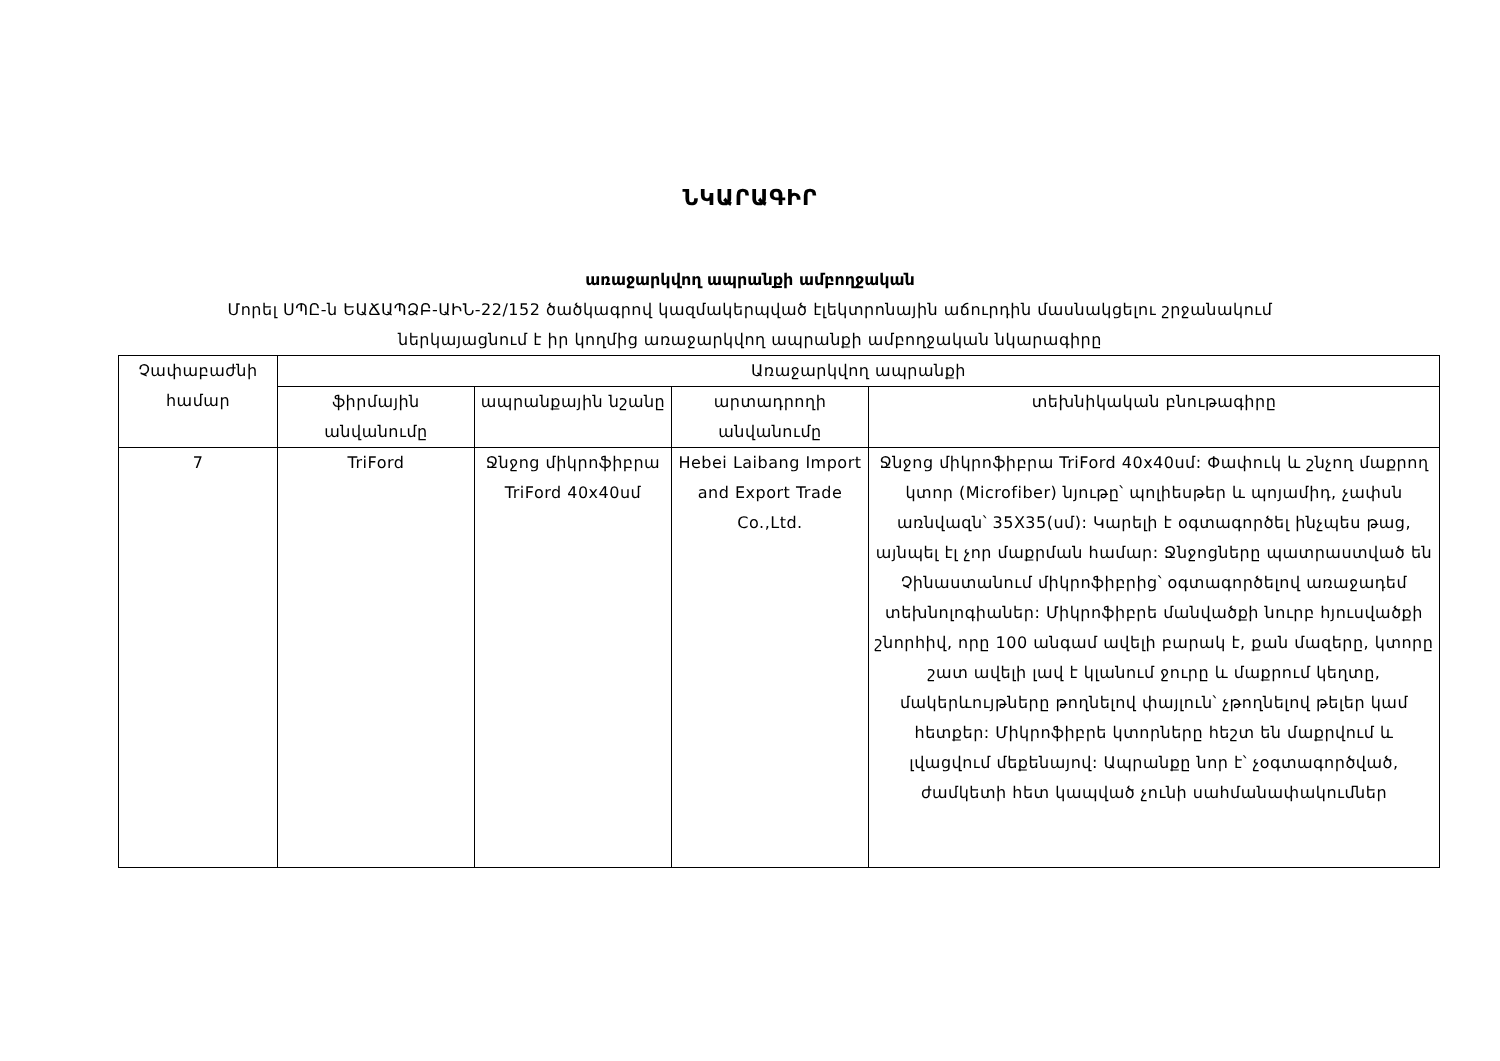ՆԿԱՐԱԳԻՐ
առաջարկվող ապրանքի ամբողջական
Մորել ՍՊԸ-ն ԵԱՃԱՊՁԲ-ԱԻՆ-22/152 ծածկագրով կազմակերպված էլեկտրոնային աճուրդին մասնակցելու շրջանակում
ներկայացնում է իր կողմից առաջարկվող ապրանքի ամբողջական նկարագիրը
| Չափաբաժնի համար | Առաջարկվող ապրանքի | | | |
| --- | --- | --- | --- | --- |
| | ֆիրմային անվանումը | ապրանքային նշանը | արտադրողի անվանումը | տեխնիկական բնութագիրը |
| 7 | TriFord | Ջնջոց միկրոֆիբրա TriFord 40x40սմ | Hebei Laibang Import and Export Trade Co.,Ltd. | Ջնջոց միկրոֆիբրա TriFord 40x40սմ: Փափուկ և շնչող մաքրող կտոր (Microfiber) նյութը՝ պոլիեսթեր և պոյամիդ, չափսն առնվազն՝ 35X35(սմ): Կարելի է օգտագործել ինչպես թաց, այնպել էլ չոր մաքրման համար: Ջնջոցները պատրաստված են Չինաստանում միկրոֆիբրից՝ օգտագործելով առաջադեմ տեխնոլոգիաներ: Միկրոֆիբրե մանվածքի նուրբ հյուսվածքի շնորհիվ, որը 100 անգամ ավելի բարակ է, քան մազերը, կտորը շատ ավելի լավ է կլանում ջուրը և մաքրում կեղտը, մակերևույթները թողնելով փայլուն՝ չթողնելով թելեր կամ հետքեր: Միկրոֆիբրե կտորները հեշտ են մաքրվում և լվացվում մեքենայով: Ապրանքը նոր է՝ չօգտագործված, ժամկետի հետ կապված չունի սահմանափակումներ |